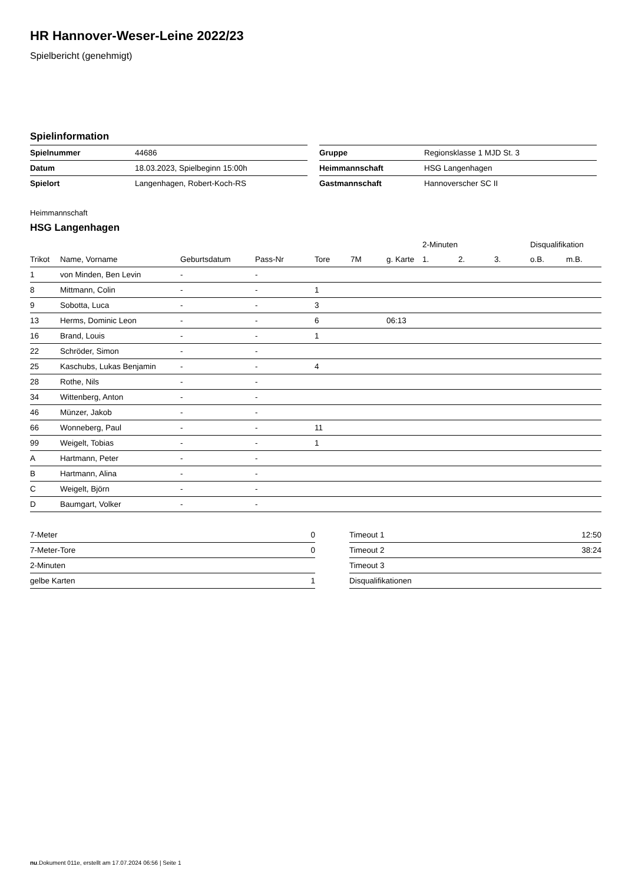HR Hannover-Weser-Leine 2022/23
Spielbericht (genehmigt)
Spielinformation
| Spielnummer | 44686 |
| Datum | 18.03.2023, Spielbeginn 15:00h |
| Spielort | Langenhagen, Robert-Koch-RS |
| Gruppe | Regionsklasse 1 MJD St. 3 |
| Heimmannschaft | HSG Langenhagen |
| Gastmannschaft | Hannoverscher SC II |
Heimmannschaft
HSG Langenhagen
| | | | | | | | 2-Minuten | | | Disqualifikation | |
| --- | --- | --- | --- | --- | --- | --- | --- | --- | --- | --- | --- |
| Trikot | Name, Vorname | Geburtsdatum | Pass-Nr | Tore | 7M | g. Karte | 1. | 2. | 3. | o.B. | m.B. |
| 1 | von Minden, Ben Levin | - | - | | | | | | | | |
| 8 | Mittmann, Colin | - | - | 1 | | | | | | | |
| 9 | Sobotta, Luca | - | - | 3 | | | | | | | |
| 13 | Herms, Dominic Leon | - | - | 6 | | 06:13 | | | | | |
| 16 | Brand, Louis | - | - | 1 | | | | | | | |
| 22 | Schröder, Simon | - | - | | | | | | | | |
| 25 | Kaschubs, Lukas Benjamin | - | - | 4 | | | | | | | |
| 28 | Rothe, Nils | - | - | | | | | | | | |
| 34 | Wittenberg, Anton | - | - | | | | | | | | |
| 46 | Münzer, Jakob | - | - | | | | | | | | |
| 66 | Wonneberg, Paul | - | - | 11 | | | | | | | |
| 99 | Weigelt, Tobias | - | - | 1 | | | | | | | |
| A | Hartmann, Peter | - | - | | | | | | | | |
| B | Hartmann, Alina | - | - | | | | | | | | |
| C | Weigelt, Björn | - | - | | | | | | | | |
| D | Baumgart, Volker | - | - | | | | | | | | |
| 7-Meter | 0 |
| 7-Meter-Tore | 0 |
| 2-Minuten | |
| gelbe Karten | 1 |
| Timeout 1 | 12:50 |
| Timeout 2 | 38:24 |
| Timeout 3 | |
| Disqualifikationen | |
nu.Dokument 011e, erstellt am 17.07.2024 06:56 | Seite 1